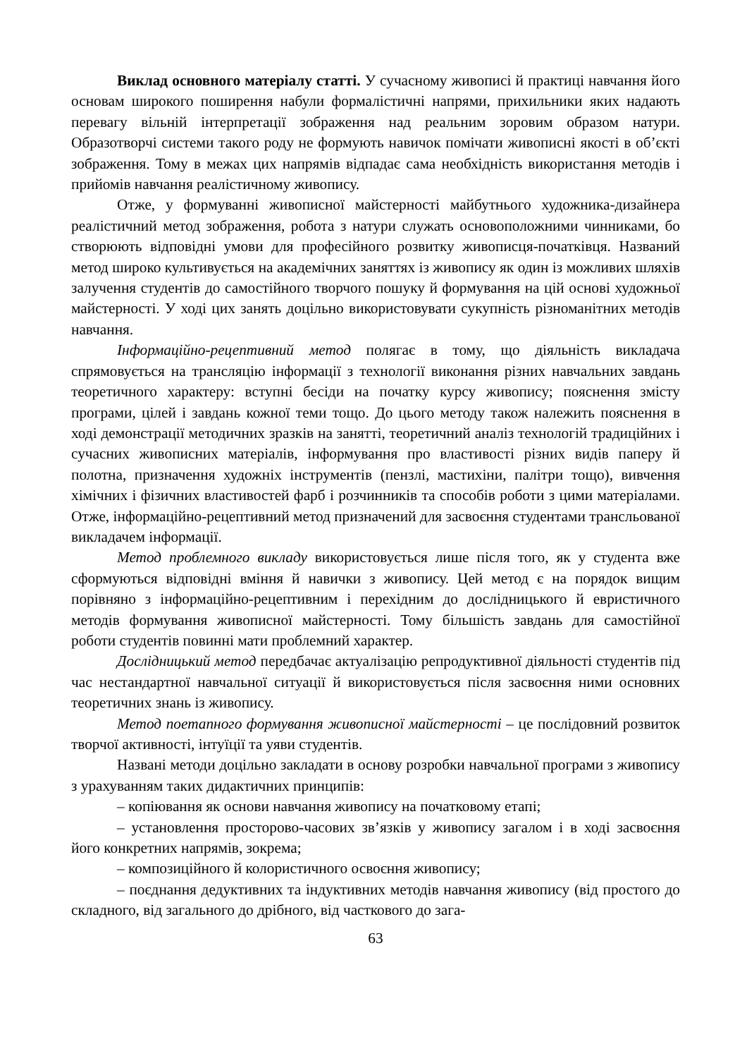Виклад основного матеріалу статті. У сучасному живописі й практиці навчання його основам широкого поширення набули формалістичні напрями, прихильники яких надають перевагу вільній інтерпретації зображення над реальним зоровим образом натури. Образотворчі системи такого роду не формують навичок помічати живописні якості в об’єкті зображення. Тому в межах цих напрямів відпадає сама необхідність використання методів і прийомів навчання реалістичному живопису.
Отже, у формуванні живописної майстерності майбутнього художника-дизайнера реалістичний метод зображення, робота з натури служать основоположними чинниками, бо створюють відповідні умови для професійного розвитку живописця-початківця. Названий метод широко культивується на академічних заняттях із живопису як один із можливих шляхів залучення студентів до самостійного творчого пошуку й формування на цій основі художньої майстерності. У ході цих занять доцільно використовувати сукупність різноманітних методів навчання.
Інформаційно-рецептивний метод полягає в тому, що діяльність викладача спрямовується на трансляцію інформації з технології виконання різних навчальних завдань теоретичного характеру: вступні бесіди на початку курсу живопису; пояснення змісту програми, цілей і завдань кожної теми тощо. До цього методу також належить пояснення в ході демонстрації методичних зразків на занятті, теоретичний аналіз технологій традиційних і сучасних живописних матеріалів, інформування про властивості різних видів паперу й полотна, призначення художніх інструментів (пензлі, мастихіни, палітри тощо), вивчення хімічних і фізичних властивостей фарб і розчинників та способів роботи з цими матеріалами. Отже, інформаційно-рецептивний метод призначений для засвоєння студентами трансльованої викладачем інформації.
Метод проблемного викладу використовується лише після того, як у студента вже сформуються відповідні вміння й навички з живопису. Цей метод є на порядок вищим порівняно з інформаційно-рецептивним і перехідним до дослідницького й евристичного методів формування живописної майстерності. Тому більшість завдань для самостійної роботи студентів повинні мати проблемний характер.
Дослідницький метод передбачає актуалізацію репродуктивної діяльності студентів під час нестандартної навчальної ситуації й використовується після засвоєння ними основних теоретичних знань із живопису.
Метод поетапного формування живописної майстерності – це послідовний розвиток творчої активності, інтуїції та уяви студентів.
Названі методи доцільно закладати в основу розробки навчальної програми з живопису з урахуванням таких дидактичних принципів:
– копіювання як основи навчання живопису на початковому етапі;
– установлення просторово-часових зв’язків у живопису загалом і в ході засвоєння його конкретних напрямів, зокрема;
– композиційного й колористичного освоєння живопису;
– поєднання дедуктивних та індуктивних методів навчання живопису (від простого до складного, від загального до дрібного, від часткового до зага-
63